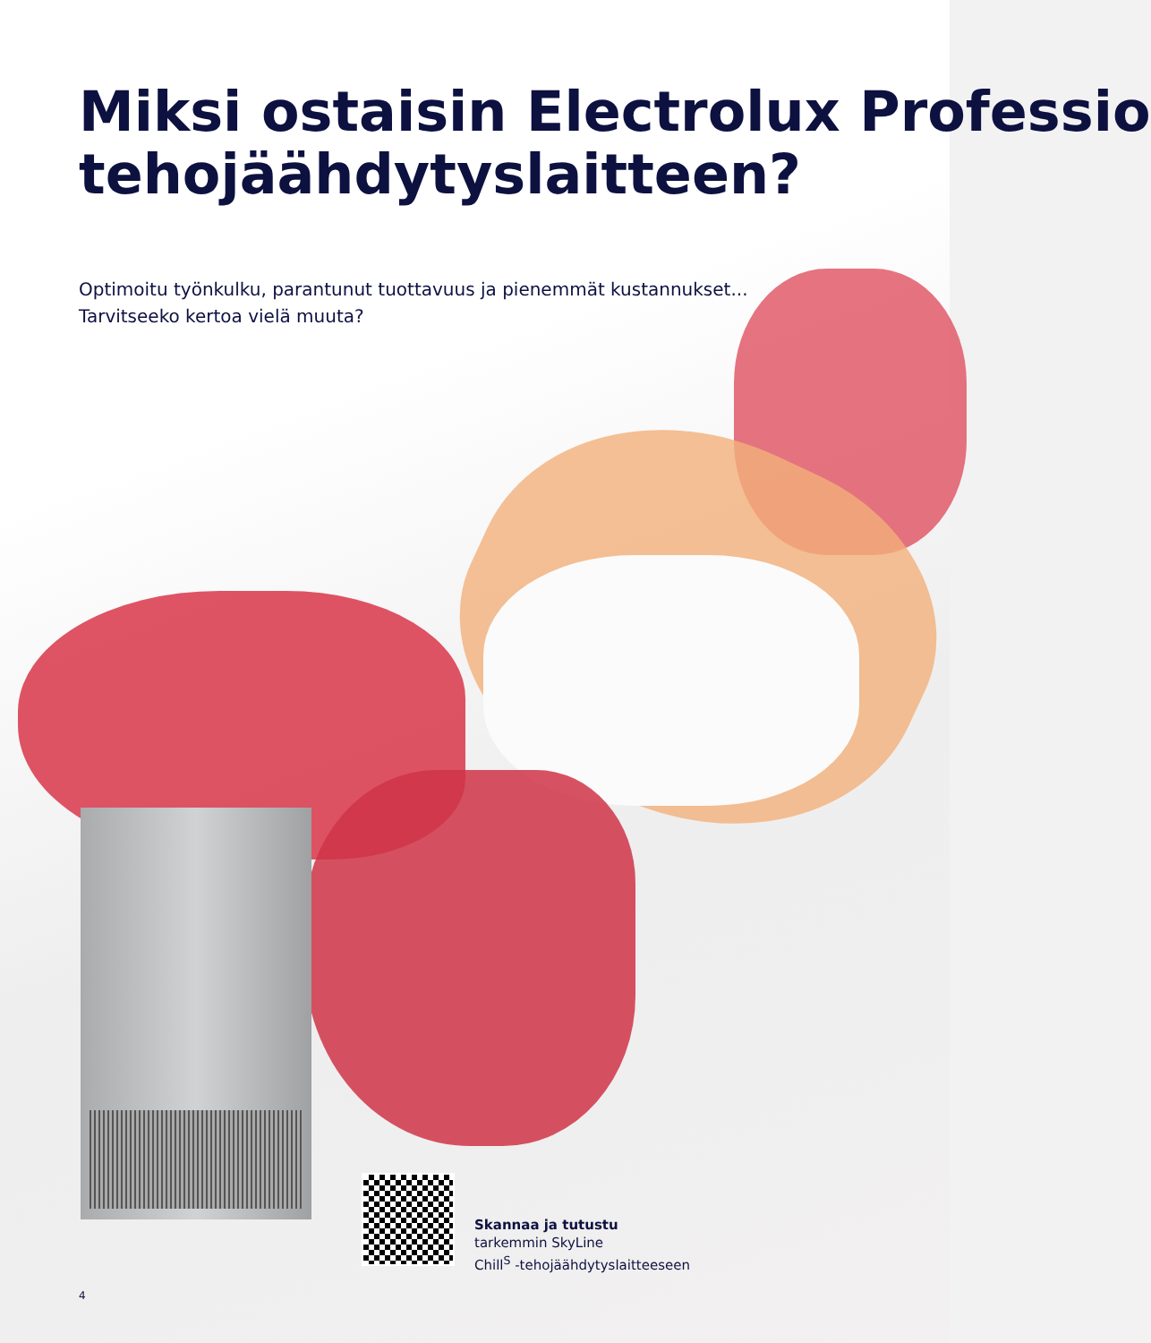Miksi ostaisin Electrolux Professio
tehojäähdytyslaitteen?
Optimoitu työnkulku, parantunut tuottavuus ja pienemmät kustannukset...
Tarvitseeko kertoa vielä muuta?
Skannaa ja tutustu
tarkemmin SkyLine
Chill<sup>S</sup> -tehojäähdytyslaitteeseen
4